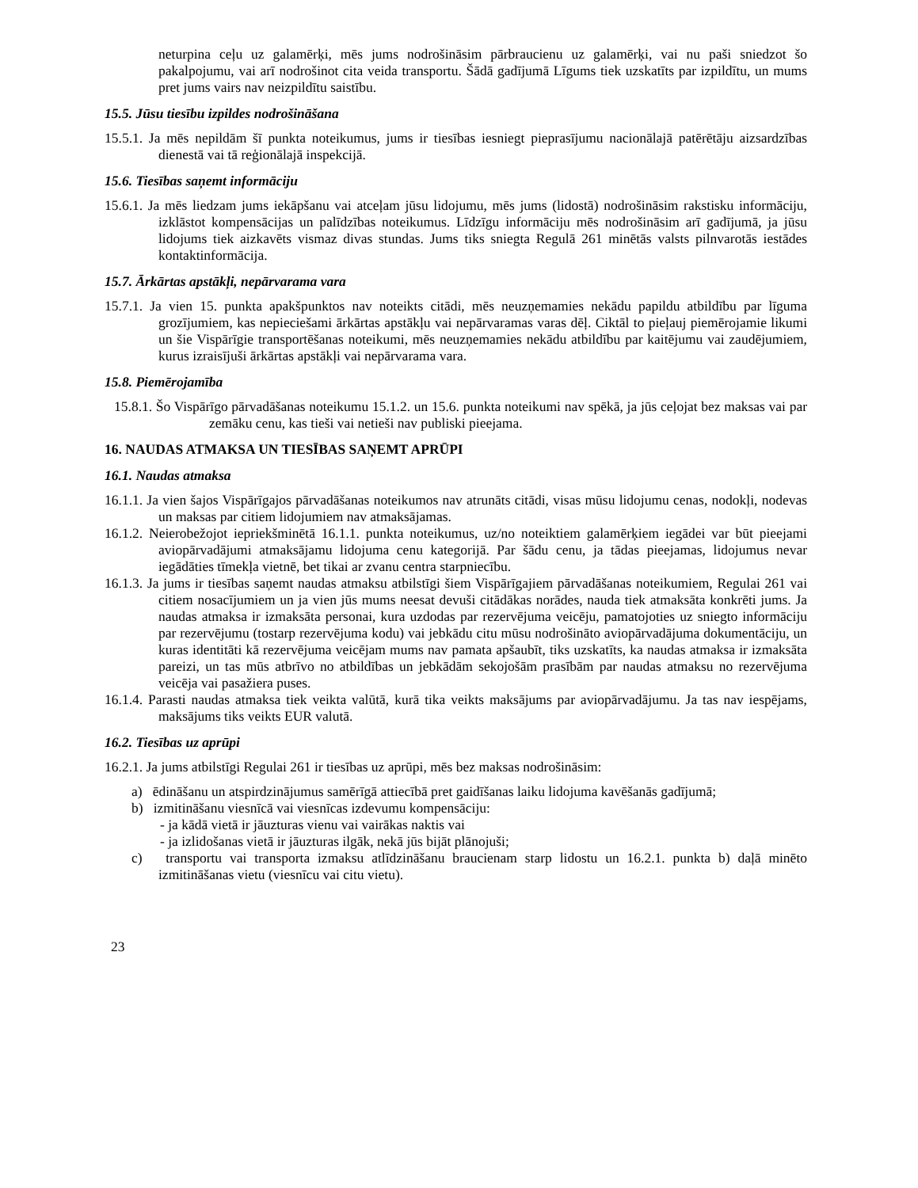neturpina ceļu uz galamērķi, mēs jums nodrošināsim pārbraucienu uz galamērķi, vai nu paši sniedzot šo pakalpojumu, vai arī nodrošinot cita veida transportu. Šādā gadījumā Līgums tiek uzskatīts par izpildītu, un mums pret jums vairs nav neizpildītu saistību.
15.5. Jūsu tiesību izpildes nodrošināšana
15.5.1. Ja mēs nepildām šī punkta noteikumus, jums ir tiesības iesniegt pieprasījumu nacionālajā patērētāju aizsardzības dienestā vai tā reģionālajā inspekcijā.
15.6. Tiesības saņemt informāciju
15.6.1. Ja mēs liedzam jums iekāpšanu vai atceļam jūsu lidojumu, mēs jums (lidostā) nodrošināsim rakstisku informāciju, izklāstot kompensācijas un palīdzības noteikumus. Līdzīgu informāciju mēs nodrošināsim arī gadījumā, ja jūsu lidojums tiek aizkavēts vismaz divas stundas. Jums tiks sniegta Regulā 261 minētās valsts pilnvarotās iestādes kontaktinformācija.
15.7. Ārkārtas apstākļi, nepārvarama vara
15.7.1. Ja vien 15. punkta apakšpunktos nav noteikts citādi, mēs neuzņemamies nekādu papildu atbildību par līguma grozījumiem, kas nepieciešami ārkārtas apstākļu vai nepārvaramas varas dēļ. Ciktāl to pieļauj piemērojamie likumi un šie Vispārīgie transportēšanas noteikumi, mēs neuzņemamies nekādu atbildību par kaitējumu vai zaudējumiem, kurus izraisījuši ārkārtas apstākļi vai nepārvarama vara.
15.8. Piemērojamība
15.8.1. Šo Vispārīgo pārvadāšanas noteikumu 15.1.2. un 15.6. punkta noteikumi nav spēkā, ja jūs ceļojat bez maksas vai par zemāku cenu, kas tieši vai netieši nav publiski pieejama.
16. NAUDAS ATMAKSA UN TIESĪBAS SAŅEMT APRŪPI
16.1. Naudas atmaksa
16.1.1. Ja vien šajos Vispārīgajos pārvadāšanas noteikumos nav atrunāts citādi, visas mūsu lidojumu cenas, nodokļi, nodevas un maksas par citiem lidojumiem nav atmaksājamas.
16.1.2. Neierobežojot iepriekšminētā 16.1.1. punkta noteikumus, uz/no noteiktiem galamērķiem iegādei var būt pieejami aviopārvadājumi atmaksājamu lidojuma cenu kategorijā. Par šādu cenu, ja tādas pieejamas, lidojumus nevar iegādāties tīmekļa vietnē, bet tikai ar zvanu centra starpniecību.
16.1.3. Ja jums ir tiesības saņemt naudas atmaksu atbilstīgi šiem Vispārīgajiem pārvadāšanas noteikumiem, Regulai 261 vai citiem nosacījumiem un ja vien jūs mums neesat devuši citādākas norādes, nauda tiek atmaksāta konkrēti jums. Ja naudas atmaksa ir izmaksāta personai, kura uzdodas par rezervējuma veicēju, pamatojoties uz sniegto informāciju par rezervējumu (tostarp rezervējuma kodu) vai jebkādu citu mūsu nodrošināto aviopārvadājuma dokumentāciju, un kuras identitāti kā rezervējuma veicējam mums nav pamata apšaubīt, tiks uzskatīts, ka naudas atmaksa ir izmaksāta pareizi, un tas mūs atbrīvo no atbildības un jebkādām sekojošām prasībām par naudas atmaksu no rezervējuma veicēja vai pasažiera puses.
16.1.4. Parasti naudas atmaksa tiek veikta valūtā, kurā tika veikts maksājums par aviopārvadājumu. Ja tas nav iespējams, maksājums tiks veikts EUR valutā.
16.2. Tiesības uz aprūpi
16.2.1. Ja jums atbilstīgi Regulai 261 ir tiesības uz aprūpi, mēs bez maksas nodrošināsim:
a) ēdināšanu un atspirdzinājumus samērīgā attiecībā pret gaidīšanas laiku lidojuma kavēšanās gadījumā;
b) izmitināšanu viesnīcā vai viesnīcas izdevumu kompensāciju:
- ja kādā vietā ir jāuzturas vienu vai vairākas naktis vai
- ja izlidošanas vietā ir jāuzturas ilgāk, nekā jūs bijāt plānojuši;
c) transportu vai transporta izmaksu atlīdzināšanu braucienam starp lidostu un 16.2.1. punkta b) daļā minēto izmitināšanas vietu (viesnīcu vai citu vietu).
23